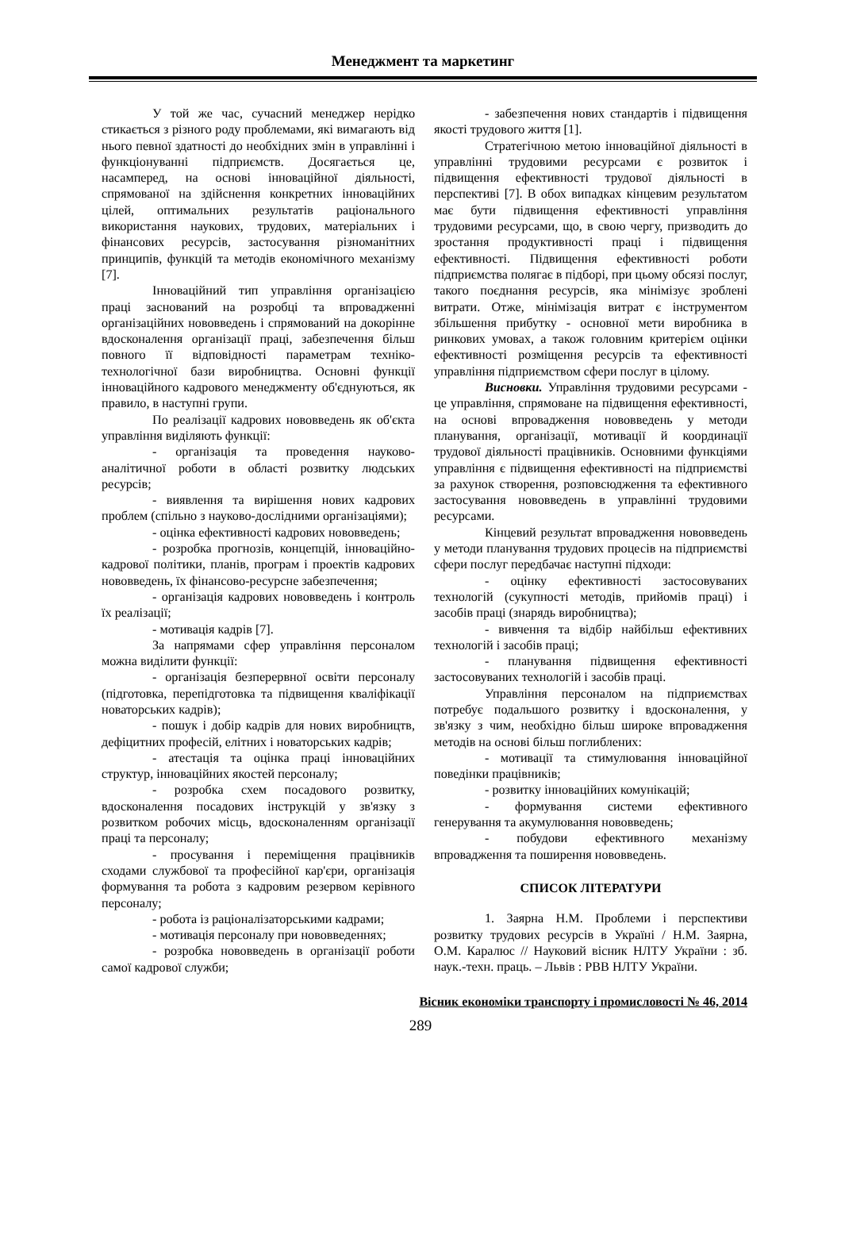Менеджмент та маркетинг
У той же час, сучасний менеджер нерідко стикається з різного роду проблемами, які вимагають від нього певної здатності до необхідних змін в управлінні і функціонуванні підприємств. Досягається це, насамперед, на основі інноваційної діяльності, спрямованої на здійснення конкретних інноваційних цілей, оптимальних результатів раціонального використання наукових, трудових, матеріальних і фінансових ресурсів, застосування різноманітних принципів, функцій та методів економічного механізму [7].
Інноваційний тип управління організацією праці заснований на розробці та впровадженні організаційних нововведень і спрямований на докорінне вдосконалення організації праці, забезпечення більш повного її відповідності параметрам техніко-технологічної бази виробництва. Основні функції інноваційного кадрового менеджменту об'єднуються, як правило, в наступні групи.
По реалізації кадрових нововведень як об'єкта управління виділяють функції:
- організація та проведення науково-аналітичної роботи в області розвитку людських ресурсів;
- виявлення та вирішення нових кадрових проблем (спільно з науково-дослідними організаціями);
- оцінка ефективності кадрових нововведень;
- розробка прогнозів, концепцій, інноваційно-кадрової політики, планів, програм і проектів кадрових нововведень, їх фінансово-ресурсне забезпечення;
- організація кадрових нововведень і контроль їх реалізації;
- мотивація кадрів [7].
За напрямами сфер управління персоналом можна виділити функції:
- організація безперервної освіти персоналу (підготовка, перепідготовка та підвищення кваліфікації новаторських кадрів);
- пошук і добір кадрів для нових виробництв, дефіцитних професій, елітних і новаторських кадрів;
- атестація та оцінка праці інноваційних структур, інноваційних якостей персоналу;
- розробка схем посадового розвитку, вдосконалення посадових інструкцій у зв'язку з розвитком робочих місць, вдосконаленням організації праці та персоналу;
- просування і переміщення працівників сходами службової та професійної кар'єри, організація формування та робота з кадровим резервом керівного персоналу;
- робота із раціоналізаторськими кадрами;
- мотивація персоналу при нововведеннях;
- розробка нововведень в організації роботи самої кадрової служби;
- забезпечення нових стандартів і підвищення якості трудового життя [1].
Стратегічною метою інноваційної діяльності в управлінні трудовими ресурсами є розвиток і підвищення ефективності трудової діяльності в перспективі [7]. В обох випадках кінцевим результатом має бути підвищення ефективності управління трудовими ресурсами, що, в свою чергу, призводить до зростання продуктивності праці і підвищення ефективності. Підвищення ефективності роботи підприємства полягає в підборі, при цьому обсязі послуг, такого поєднання ресурсів, яка мінімізує зроблені витрати. Отже, мінімізація витрат є інструментом збільшення прибутку - основної мети виробника в ринкових умовах, а також головним критерієм оцінки ефективності розміщення ресурсів та ефективності управління підприємством сфери послуг в цілому.
Висновки. Управління трудовими ресурсами - це управління, спрямоване на підвищення ефективності, на основі впровадження нововведень у методи планування, організації, мотивації й координації трудової діяльності працівників. Основними функціями управління є підвищення ефективності на підприємстві за рахунок створення, розповсюдження та ефективного застосування нововведень в управлінні трудовими ресурсами.
Кінцевий результат впровадження нововведень у методи планування трудових процесів на підприємстві сфери послуг передбачає наступні підходи:
- оцінку ефективності застосовуваних технологій (сукупності методів, прийомів праці) і засобів праці (знарядь виробництва);
- вивчення та відбір найбільш ефективних технологій і засобів праці;
- планування підвищення ефективності застосовуваних технологій і засобів праці.
Управління персоналом на підприємствах потребує подальшого розвитку і вдосконалення, у зв'язку з чим, необхідно більш широке впровадження методів на основі більш поглиблених:
- мотивації та стимулювання інноваційної поведінки працівників;
- розвитку інноваційних комунікацій;
- формування системи ефективного генерування та акумулювання нововведень;
- побудови ефективного механізму впровадження та поширення нововведень.
СПИСОК ЛІТЕРАТУРИ
1. Заярна Н.М. Проблеми і перспективи розвитку трудових ресурсів в Україні / Н.М. Заярна, О.М. Каралюс // Науковий вісник НЛТУ України : зб. наук.-техн. праць. – Львів : РВВ НЛТУ України.
Вісник економіки транспорту і промисловості № 46, 2014
289